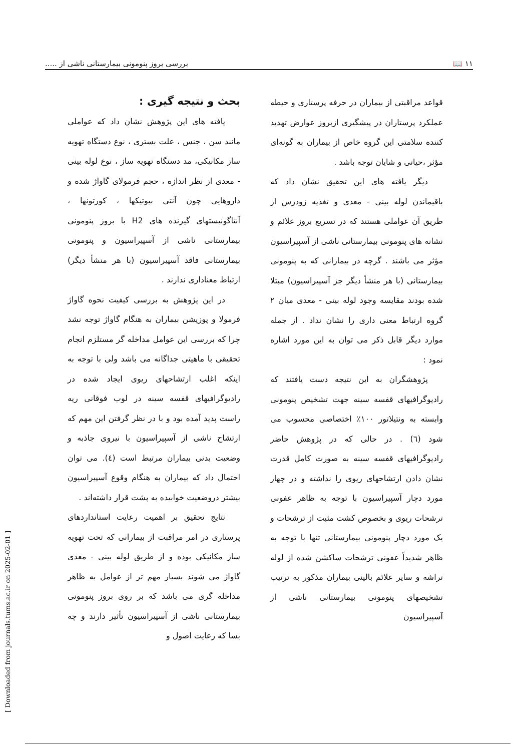۱۱ 📖 بررسی بروز پنومونی بیمارستانی ناشی از .....
بحث و نتیجه گیری :
یافته های این پژوهش نشان داد که عواملی مانند سن ، جنس ، علت بستری ، نوع دستگاه تهویه ساز مکانیکی، مد دستگاه تهویه ساز ، نوع لوله بینی - معدی از نظر اندازه ، حجم فرمولای گاواژ شده و داروهایی چون آنتی بیوتیکها ، کورتونها ، آنتاگونیستهای گیرنده های H2 با بروز پنومونی بیمارستانی ناشی از آسپیراسیون و پنومونی بیمارستانی فاقد آسپیراسیون (با هر منشأ دیگر) ارتباط معناداری ندارند .
در این پژوهش به بررسی کیفیت نحوه گاواژ فرمولا و پوزیشن بیماران به هنگام گاواژ توجه نشد چرا که بررسی این عوامل مداخله گر مستلزم انجام تحقیقی با ماهیتی جداگانه می باشد ولی با توجه به اینکه اغلب ارتشاحهای ریوی ایجاد شده در رادیوگرافیهای قفسه سینه در لوب فوقانی ریه راست پدید آمده بود و با در نظر گرفتن این مهم که ارتشاح ناشی از آسپیراسیون با نیروی جاذبه و وضعیت بدنی بیماران مرتبط است (٤). می توان احتمال داد که بیماران به هنگام وقوع آسپیراسیون بیشتر دروضعیت خوابیده به پشت قرار داشته‌اند .
نتایج تحقیق بر اهمیت رعایت استانداردهای پرستاری در امر مراقبت از بیمارانی که تحت تهویه ساز مکانیکی بوده و از طریق لوله بینی - معدی گاواژ می شوند بسیار مهم تر از عوامل به ظاهر مداخله گری می باشد که بر روی بروز پنومونی بیمارستانی ناشی از آسپیراسیون تأثیر دارند و چه بسا که رعایت اصول و
قواعد مراقبتی از بیماران در حرفه پرستاری و حیطه عملکرد پرستاران در پیشگیری ازبروز عوارض تهدید کننده سلامتی این گروه خاص از بیماران به گونه‌ای مؤثر ،حیاتی و شایان توجه باشد .
دیگر یافته های این تحقیق نشان داد که باقیماندن لوله بینی - معدی و تغذیه زودرس از طریق آن عواملی هستند که در تسریع بروز علائم و نشانه های پنومونی بیمارستانی ناشی از آسپیراسیون مؤثر می باشند . گرچه در بیمارانی که به پنومونی بیمارستانی (با هر منشأ دیگر جز آسپیراسیون) مبتلا شده بودند مقایسه وجود لوله بینی - معدی میان ۲ گروه ارتباط معنی داری را نشان نداد . از جمله موارد دیگر قابل ذکر می توان به این مورد اشاره نمود :
پژوهشگران به این نتیجه دست یافتند که رادیوگرافیهای قفسه سینه جهت تشخیص پنومونی وابسته به ونتیلاتور ۱۰۰٪ اختصاصی محسوب می شود (٦) . در حالی که در پژوهش حاضر رادیوگرافیهای قفسه سینه به صورت کامل قدرت نشان دادن ارتشاحهای ریوی را نداشته و در چهار مورد دچار آسپیراسیون با توجه به ظاهر عفونی ترشحات ریوی و بخصوص کشت مثبت از ترشحات و یک مورد دچار پنومونی بیمارستانی تنها با توجه به ظاهر شدیداً عفونی ترشحات ساکشن شده از لوله تراشه و سایر علائم بالینی بیماران مذکور به ترتیب تشخیصهای پنومونی بیمارستانی ناشی از آسپیراسیون
[ Downloaded from journals.tums.ac.ir on 2025-02-01 ]